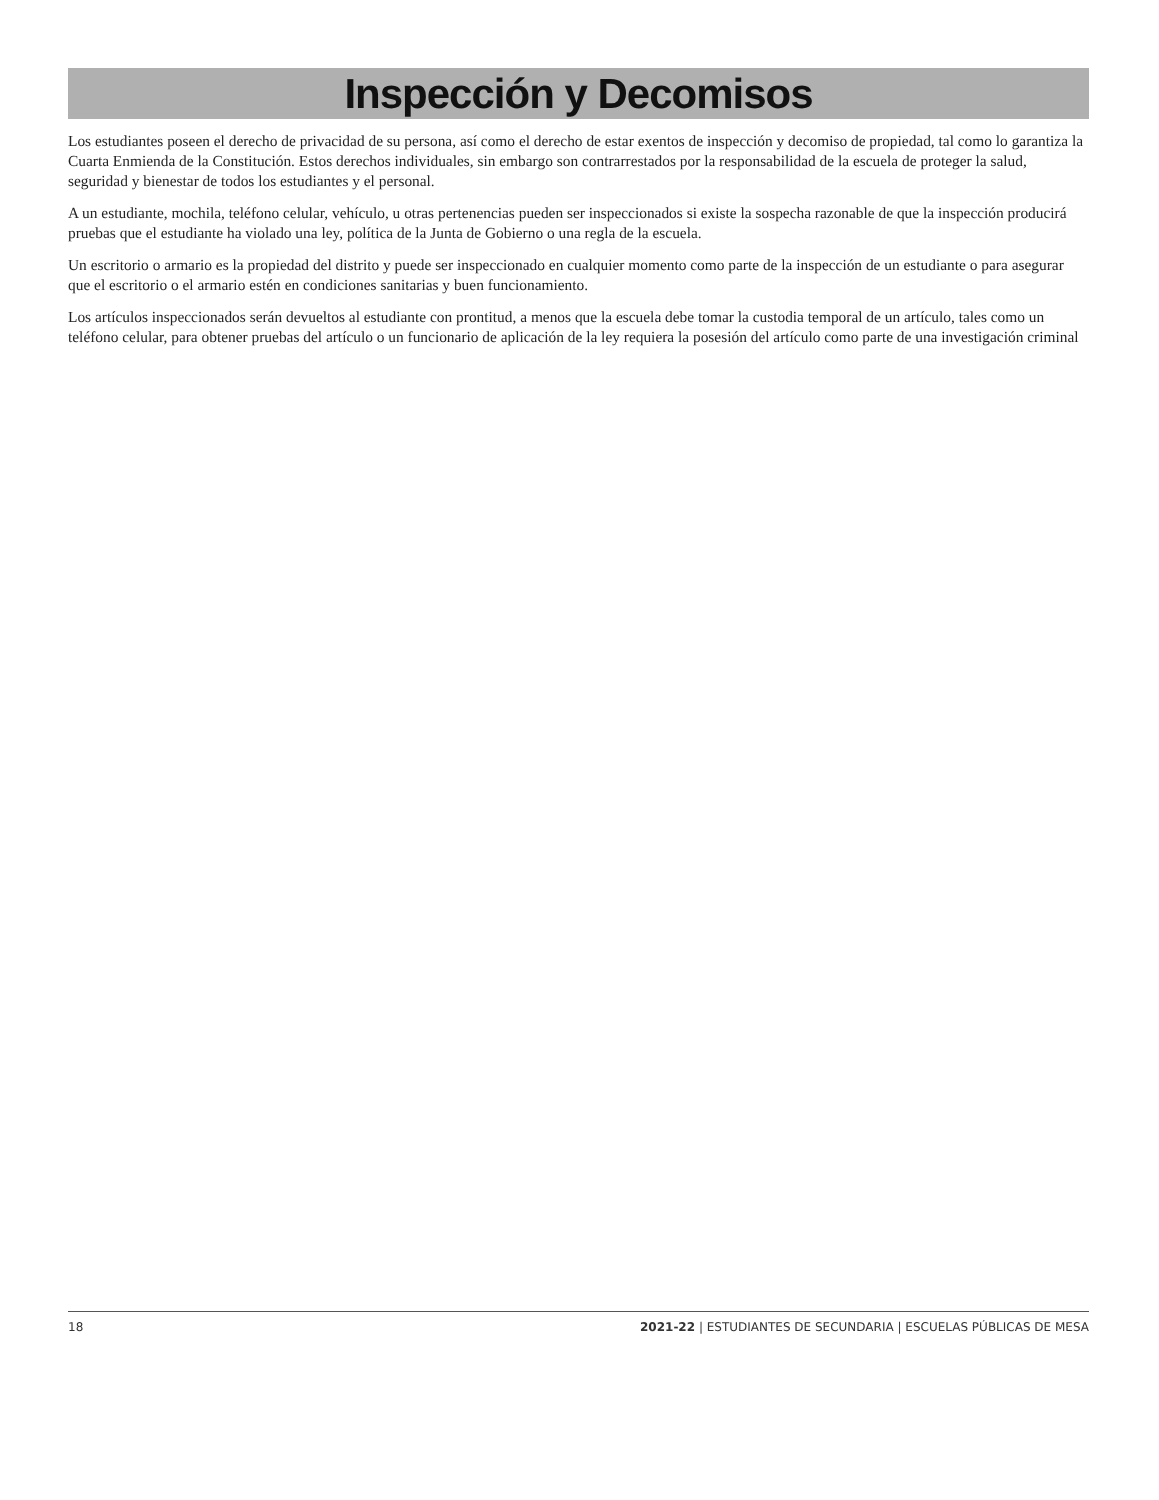Inspección y Decomisos
Los estudiantes poseen el derecho de privacidad de su persona, así como el derecho de estar exentos de inspección y decomiso de propiedad, tal como lo garantiza la Cuarta Enmienda de la Constitución. Estos derechos individuales, sin embargo son contrarrestados por la responsabilidad de la escuela de proteger la salud, seguridad y bienestar de todos los estudiantes y el personal.
A un estudiante, mochila, teléfono celular, vehículo, u otras pertenencias pueden ser inspeccionados si existe la sospecha razonable de que la inspección producirá pruebas que el estudiante ha violado una ley, política de la Junta de Gobierno o una regla de la escuela.
Un escritorio o armario es la propiedad del distrito y puede ser inspeccionado en cualquier momento como parte de la inspección de un estudiante o para asegurar que el escritorio o el armario estén en condiciones sanitarias y buen funcionamiento.
Los artículos inspeccionados serán devueltos al estudiante con prontitud, a menos que la escuela debe tomar la custodia temporal de un artículo, tales como un teléfono celular, para obtener pruebas del artículo o un funcionario de aplicación de la ley requiera la posesión del artículo como parte de una investigación criminal
18 2021-22 | ESTUDIANTES DE SECUNDARIA | ESCUELAS PÚBLICAS DE MESA